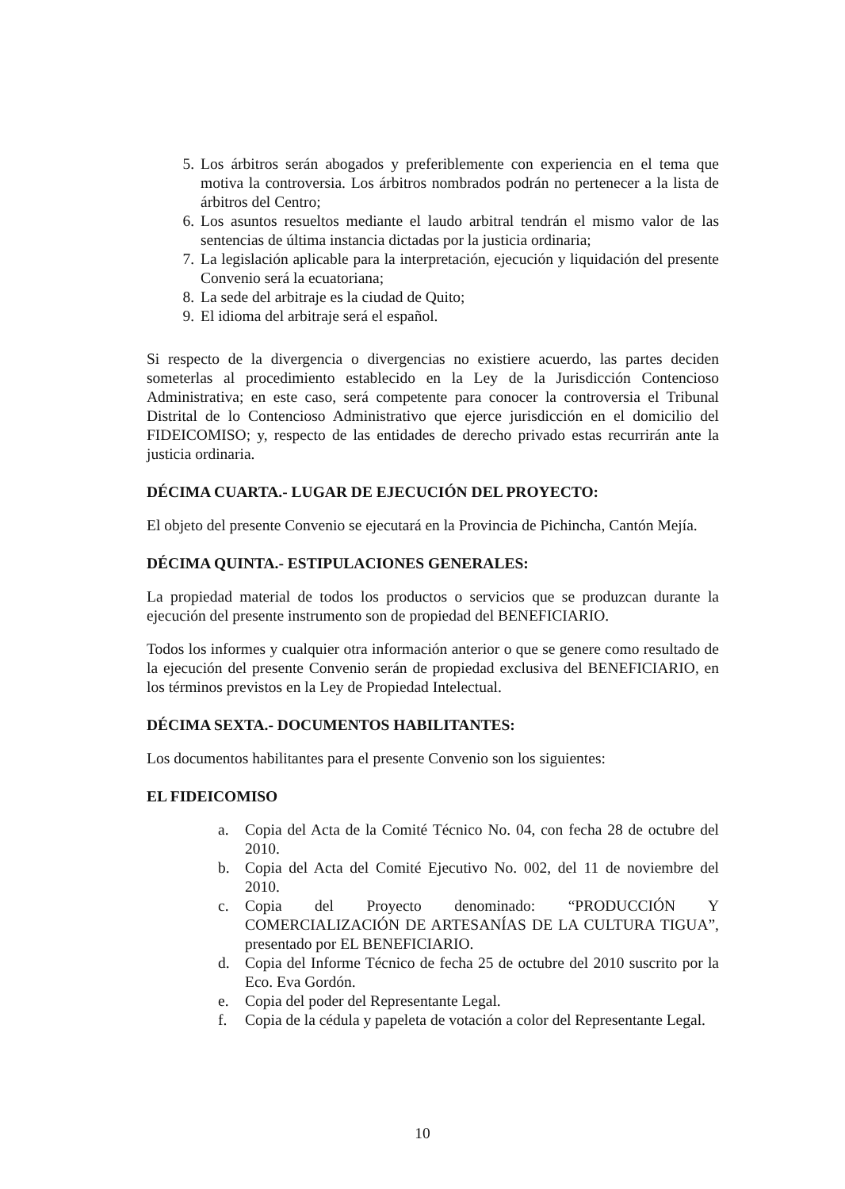5. Los árbitros serán abogados y preferiblemente con experiencia en el tema que motiva la controversia. Los árbitros nombrados podrán no pertenecer a la lista de árbitros del Centro;
6. Los asuntos resueltos mediante el laudo arbitral tendrán el mismo valor de las sentencias de última instancia dictadas por la justicia ordinaria;
7. La legislación aplicable para la interpretación, ejecución y liquidación del presente Convenio será la ecuatoriana;
8. La sede del arbitraje es la ciudad de Quito;
9. El idioma del arbitraje será el español.
Si respecto de la divergencia o divergencias no existiere acuerdo, las partes deciden someterlas al procedimiento establecido en la Ley de la Jurisdicción Contencioso Administrativa; en este caso, será competente para conocer la controversia el Tribunal Distrital de lo Contencioso Administrativo que ejerce jurisdicción en el domicilio del FIDEICOMISO; y, respecto de las entidades de derecho privado estas recurrirán ante la justicia ordinaria.
DÉCIMA CUARTA.- LUGAR DE EJECUCIÓN DEL PROYECTO:
El objeto del presente Convenio se ejecutará en la Provincia de Pichincha, Cantón Mejía.
DÉCIMA QUINTA.- ESTIPULACIONES GENERALES:
La propiedad material de todos los productos o servicios que se produzcan durante la ejecución del presente instrumento son de propiedad del BENEFICIARIO.
Todos los informes y cualquier otra información anterior o que se genere como resultado de la ejecución del presente Convenio serán de propiedad exclusiva del BENEFICIARIO, en los términos previstos en la Ley de Propiedad Intelectual.
DÉCIMA SEXTA.- DOCUMENTOS HABILITANTES:
Los documentos habilitantes para el presente Convenio son los siguientes:
EL FIDEICOMISO
a. Copia del Acta de la Comité Técnico No. 04, con fecha 28 de octubre del 2010.
b. Copia del Acta del Comité Ejecutivo No. 002, del 11 de noviembre del 2010.
c. Copia del Proyecto denominado: “PRODUCCIÓN Y COMERCIALIZACIÓN DE ARTESANÍAS DE LA CULTURA TIGUA”, presentado por EL BENEFICIARIO.
d. Copia del Informe Técnico de fecha 25 de octubre del 2010 suscrito por la Eco. Eva Gordón.
e. Copia del poder del Representante Legal.
f. Copia de la cédula y papeleta de votación a color del Representante Legal.
10